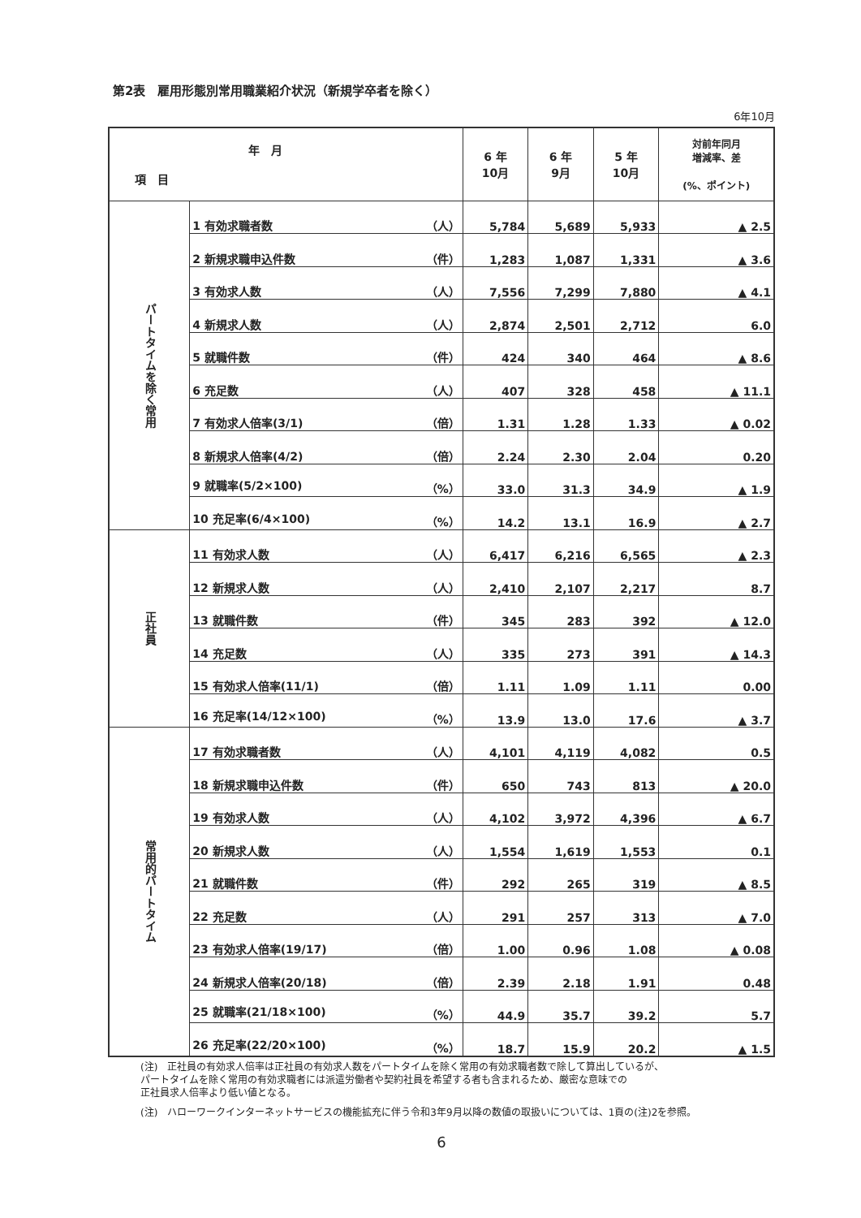第2表　雇用形態別常用職業紹介状況（新規学卒者を除く）
6年10月
| 年 月 項 目 | | 6 年 10月 | 6 年 9月 | 5 年 10月 | 対前年同月 増減率、差 (%、ポイント) |
| --- | --- | --- | --- | --- | --- |
| パートタイムを除く常用 | 1 有効求職者数 （人） | 5,784 | 5,689 | 5,933 | ▲ 2.5 |
| | 2 新規求職申込件数 （件） | 1,283 | 1,087 | 1,331 | ▲ 3.6 |
| | 3 有効求人数 （人） | 7,556 | 7,299 | 7,880 | ▲ 4.1 |
| | 4 新規求人数 （人） | 2,874 | 2,501 | 2,712 | 6.0 |
| | 5 就職件数 （件） | 424 | 340 | 464 | ▲ 8.6 |
| | 6 充足数 （人） | 407 | 328 | 458 | ▲ 11.1 |
| | 7 有効求人倍率(3/1) （倍） | 1.31 | 1.28 | 1.33 | ▲ 0.02 |
| | 8 新規求人倍率(4/2) （倍） | 2.24 | 2.30 | 2.04 | 0.20 |
| | 9 就職率(5/2×100) （%） | 33.0 | 31.3 | 34.9 | ▲ 1.9 |
| | 10 充足率(6/4×100) （%） | 14.2 | 13.1 | 16.9 | ▲ 2.7 |
| 正社員 | 11 有効求人数 （人） | 6,417 | 6,216 | 6,565 | ▲ 2.3 |
| | 12 新規求人数 （人） | 2,410 | 2,107 | 2,217 | 8.7 |
| | 13 就職件数 （件） | 345 | 283 | 392 | ▲ 12.0 |
| | 14 充足数 （人） | 335 | 273 | 391 | ▲ 14.3 |
| | 15 有効求人倍率(11/1) （倍） | 1.11 | 1.09 | 1.11 | 0.00 |
| | 16 充足率(14/12×100) （%） | 13.9 | 13.0 | 17.6 | ▲ 3.7 |
| 常用的パートタイム | 17 有効求職者数 （人） | 4,101 | 4,119 | 4,082 | 0.5 |
| | 18 新規求職申込件数 （件） | 650 | 743 | 813 | ▲ 20.0 |
| | 19 有効求人数 （人） | 4,102 | 3,972 | 4,396 | ▲ 6.7 |
| | 20 新規求人数 （人） | 1,554 | 1,619 | 1,553 | 0.1 |
| | 21 就職件数 （件） | 292 | 265 | 319 | ▲ 8.5 |
| | 22 充足数 （人） | 291 | 257 | 313 | ▲ 7.0 |
| | 23 有効求人倍率(19/17) （倍） | 1.00 | 0.96 | 1.08 | ▲ 0.08 |
| | 24 新規求人倍率(20/18) （倍） | 2.39 | 2.18 | 1.91 | 0.48 |
| | 25 就職率(21/18×100) （%） | 44.9 | 35.7 | 39.2 | 5.7 |
| | 26 充足率(22/20×100) （%） | 18.7 | 15.9 | 20.2 | ▲ 1.5 |
(注)　正社員の有効求人倍率は正社員の有効求人数をパートタイムを除く常用の有効求職者数で除して算出しているが、
パートタイムを除く常用の有効求職者には派遣労働者や契約社員を希望する者も含まれるため、厳密な意味での
正社員求人倍率より低い値となる。
(注)　ハローワークインターネットサービスの機能拡充に伴う令和3年9月以降の数値の取扱いについては、1頁の(注)2を参照。
6